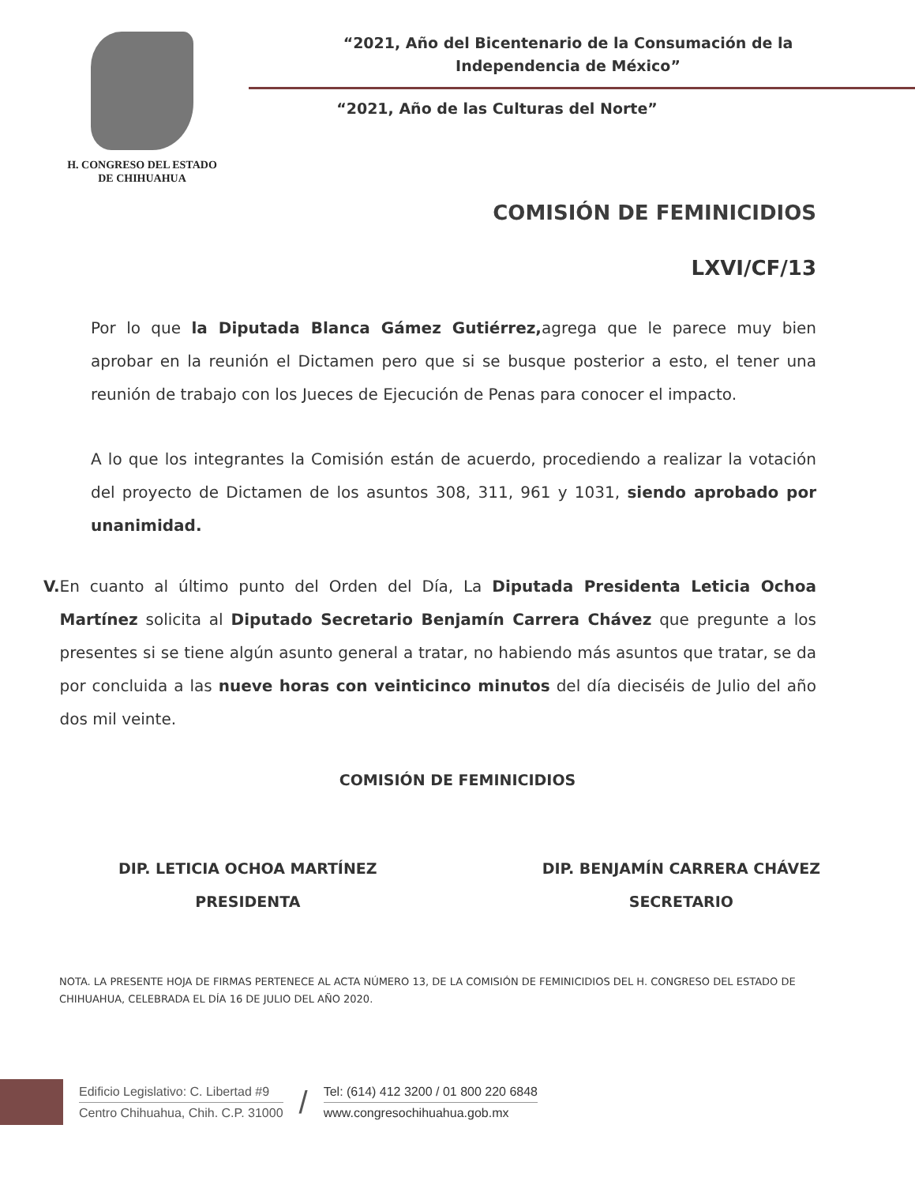H. CONGRESO DEL ESTADO
DE CHIHUAHUA
“2021, Año del Bicentenario de la Consumación de la
Independencia de México”
“2021, Año de las Culturas del Norte”
COMISIÓN DE FEMINICIDIOS
LXVI/CF/13
Por lo que la Diputada Blanca Gámez Gutiérrez, agrega que le parece muy bien aprobar en la reunión el Dictamen pero que si se busque posterior a esto, el tener una reunión de trabajo con los Jueces de Ejecución de Penas para conocer el impacto.
A lo que los integrantes la Comisión están de acuerdo, procediendo a realizar la votación del proyecto de Dictamen de los asuntos 308, 311, 961 y 1031, siendo aprobado por unanimidad.
V. En cuanto al último punto del Orden del Día, La Diputada Presidenta Leticia Ochoa Martínez solicita al Diputado Secretario Benjamín Carrera Chávez que pregunte a los presentes si se tiene algún asunto general a tratar, no habiendo más asuntos que tratar, se da por concluida a las nueve horas con veinticinco minutos del día dieciséis de Julio del año dos mil veinte.
COMISIÓN DE FEMINICIDIOS
DIP. LETICIA OCHOA MARTÍNEZ
PRESIDENTA
DIP. BENJAMÍN CARRERA CHÁVEZ
SECRETARIO
NOTA. LA PRESENTE HOJA DE FIRMAS PERTENECE AL ACTA NÚMERO 13, DE LA COMISIÓN DE FEMINICIDIOS DEL H. CONGRESO DEL ESTADO DE CHIHUAHUA, CELEBRADA EL DÍA 16 DE JULIO DEL AÑO 2020.
Edificio Legislativo: C. Libertad #9
Centro Chihuahua, Chih. C.P. 31000
/
Tel: (614) 412 3200 / 01 800 220 6848
www.congresochihuahua.gob.mx